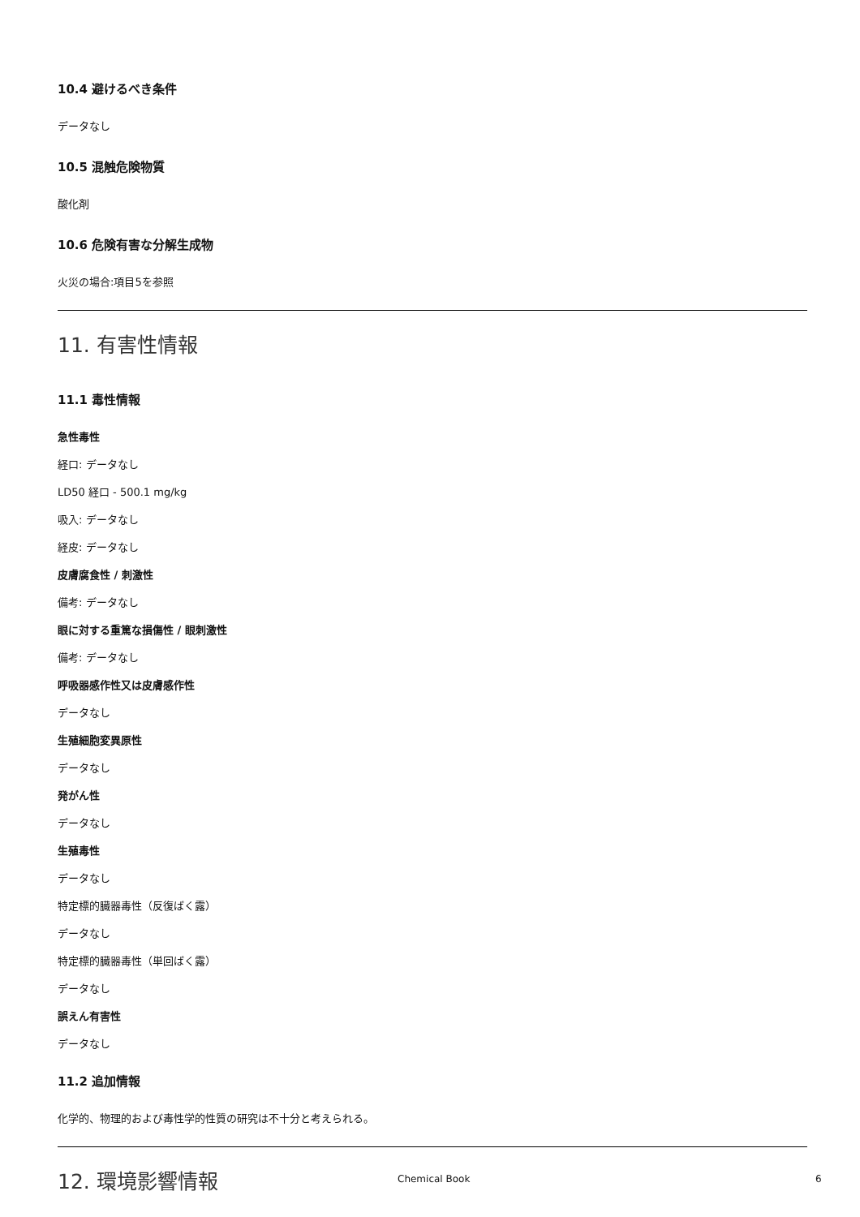10.4 避けるべき条件
データなし
10.5 混触危険物質
酸化剤
10.6 危険有害な分解生成物
火災の場合:項目5を参照
11. 有害性情報
11.1 毒性情報
急性毒性
経口: データなし
LD50 経口 - 500.1 mg/kg
吸入: データなし
経皮: データなし
皮膚腐食性 / 刺激性
備考: データなし
眼に対する重篤な損傷性 / 眼刺激性
備考: データなし
呼吸器感作性又は皮膚感作性
データなし
生殖細胞変異原性
データなし
発がん性
データなし
生殖毒性
データなし
特定標的臓器毒性（反復ばく露）
データなし
特定標的臓器毒性（単回ばく露）
データなし
誤えん有害性
データなし
11.2 追加情報
化学的、物理的および毒性学的性質の研究は不十分と考えられる。
12. 環境影響情報
Chemical Book 6